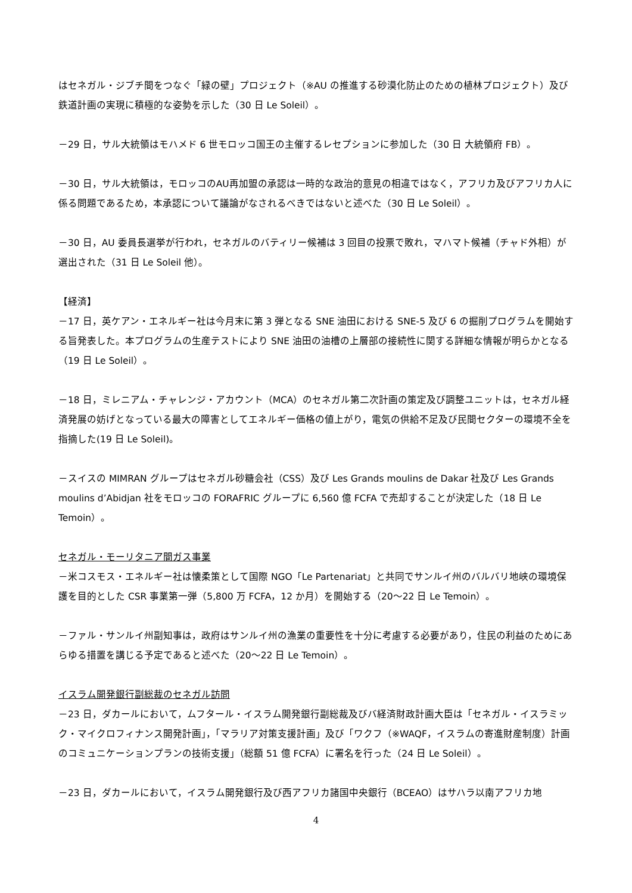はセネガル・ジブチ間をつなぐ「緑の壁」プロジェクト（※AU の推進する砂漠化防止のための植林プロジェクト）及び鉄道計画の実現に積極的な姿勢を示した（30 日 Le Soleil）。
－29 日，サル大統領はモハメド 6 世モロッコ国王の主催するレセプションに参加した（30 日 大統領府 FB）。
－30 日，サル大統領は，モロッコのAU再加盟の承認は一時的な政治的意見の相違ではなく，アフリカ及びアフリカ人に係る問題であるため，本承認について議論がなされるべきではないと述べた（30 日 Le Soleil）。
－30 日，AU 委員長選挙が行われ，セネガルのバティリー候補は 3 回目の投票で敗れ，マハマト候補（チャド外相）が選出された（31 日 Le Soleil 他）。
【経済】
－17 日，英ケアン・エネルギー社は今月末に第 3 弾となる SNE 油田における SNE-5 及び 6 の掘削プログラムを開始する旨発表した。本プログラムの生産テストにより SNE 油田の油槽の上層部の接続性に関する詳細な情報が明らかとなる（19 日 Le Soleil）。
－18 日，ミレニアム・チャレンジ・アカウント（MCA）のセネガル第二次計画の策定及び調整ユニットは，セネガル経済発展の妨げとなっている最大の障害としてエネルギー価格の値上がり，電気の供給不足及び民間セクターの環境不全を指摘した(19 日 Le Soleil)。
－スイスの MIMRAN グループはセネガル砂糖会社（CSS）及び Les Grands moulins de Dakar 社及び Les Grands moulins d’Abidjan 社をモロッコの FORAFRIC グループに 6,560 億 FCFA で売却することが決定した（18 日 Le Temoin）。
セネガル・モーリタニア間ガス事業
－米コスモス・エネルギー社は懐柔策として国際 NGO「Le Partenariat」と共同でサンルイ州のバルバリ地峡の環境保護を目的とした CSR 事業第一弾（5,800 万 FCFA，12 か月）を開始する（20～22 日 Le Temoin）。
－ファル・サンルイ州副知事は，政府はサンルイ州の漁業の重要性を十分に考慮する必要があり，住民の利益のためにあらゆる措置を講じる予定であると述べた（20～22 日 Le Temoin）。
イスラム開発銀行副総裁のセネガル訪問
－23 日，ダカールにおいて，ムフタール・イスラム開発銀行副総裁及びバ経済財政計画大臣は「セネガル・イスラミック・マイクロフィナンス開発計画」，「マラリア対策支援計画」及び「ワクフ（※WAQF，イスラムの寄進財産制度）計画のコミュニケーションプランの技術支援」（総額 51 億 FCFA）に署名を行った（24 日 Le Soleil）。
－23 日，ダカールにおいて，イスラム開発銀行及び西アフリカ諸国中央銀行（BCEAO）はサハラ以南アフリカ地
4